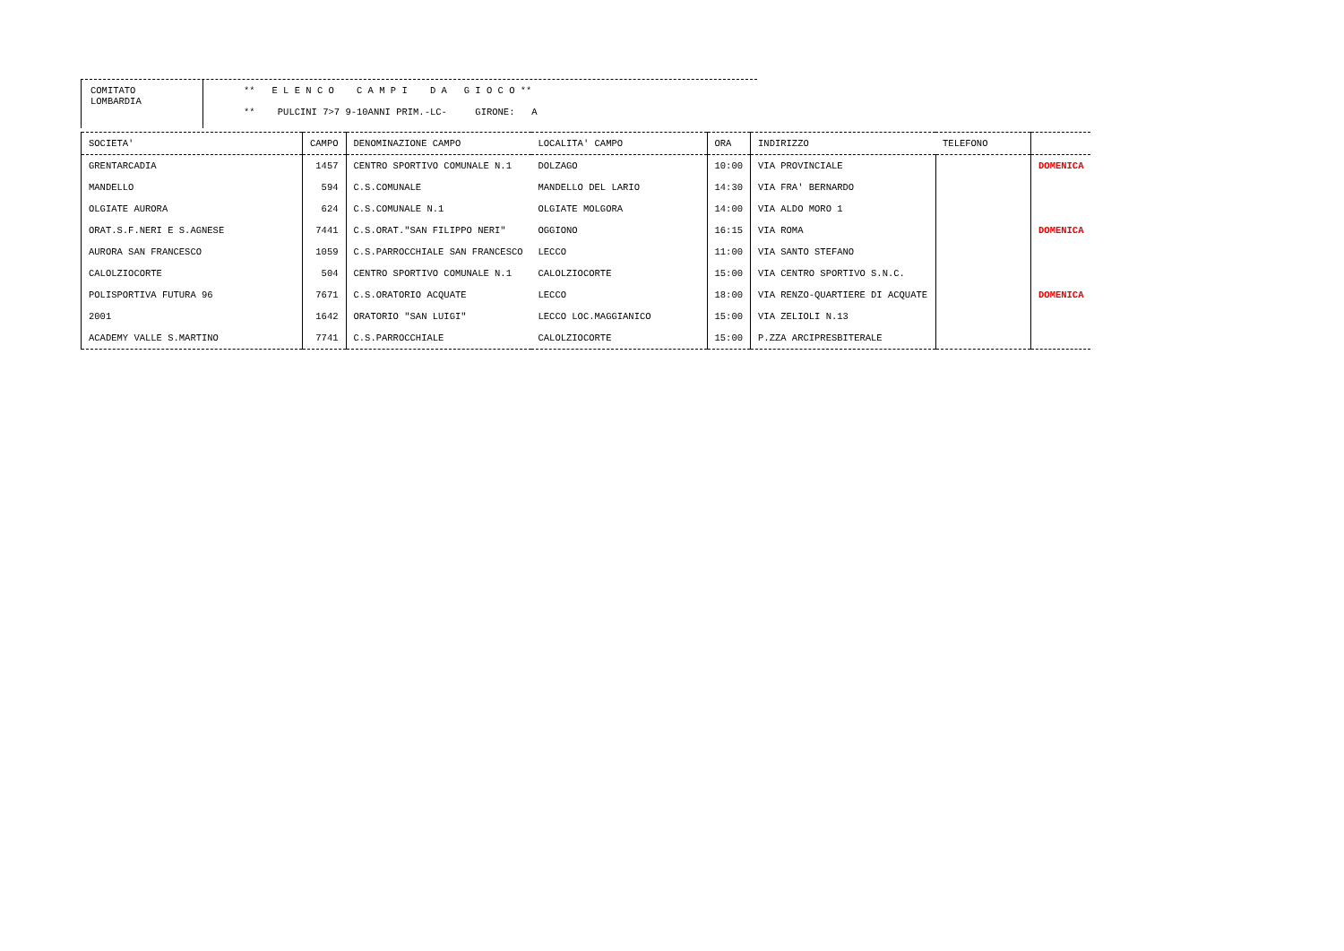COMITATO
LOMBARDIA
** E L E N C O C A M P I D A G I O C O **
** PULCINI 7>7 9-10ANNI PRIM.-LC- GIRONE: A
| SOCIETA' | CAMPO | DENOMINAZIONE CAMPO | LOCALITA' CAMPO | ORA | INDIRIZZO | TELEFONO | |
| --- | --- | --- | --- | --- | --- | --- | --- |
| GRENTARCADIA | 1457 | CENTRO SPORTIVO COMUNALE N.1 | DOLZAGO | 10:00 | VIA PROVINCIALE | | DOMENICA |
| MANDELLO | 594 | C.S.COMUNALE | MANDELLO DEL LARIO | 14:30 | VIA FRA' BERNARDO | | |
| OLGIATE AURORA | 624 | C.S.COMUNALE N.1 | OLGIATE MOLGORA | 14:00 | VIA ALDO MORO 1 | | |
| ORAT.S.F.NERI E S.AGNESE | 7441 | C.S.ORAT."SAN FILIPPO NERI" | OGGIONO | 16:15 | VIA ROMA | | DOMENICA |
| AURORA SAN FRANCESCO | 1059 | C.S.PARROCCHIALE SAN FRANCESCO | LECCO | 11:00 | VIA SANTO STEFANO | | |
| CALOLZIOCORTE | 504 | CENTRO SPORTIVO COMUNALE N.1 | CALOLZIOCORTE | 15:00 | VIA CENTRO SPORTIVO S.N.C. | | |
| POLISPORTIVA FUTURA 96 | 7671 | C.S.ORATORIO ACQUATE | LECCO | 18:00 | VIA RENZO-QUARTIERE DI ACQUATE | | DOMENICA |
| 2001 | 1642 | ORATORIO "SAN LUIGI" | LECCO LOC.MAGGIANICO | 15:00 | VIA ZELIOLI N.13 | | |
| ACADEMY VALLE S.MARTINO | 7741 | C.S.PARROCCHIALE | CALOLZIOCORTE | 15:00 | P.ZZA ARCIPRESBITERALE | | |